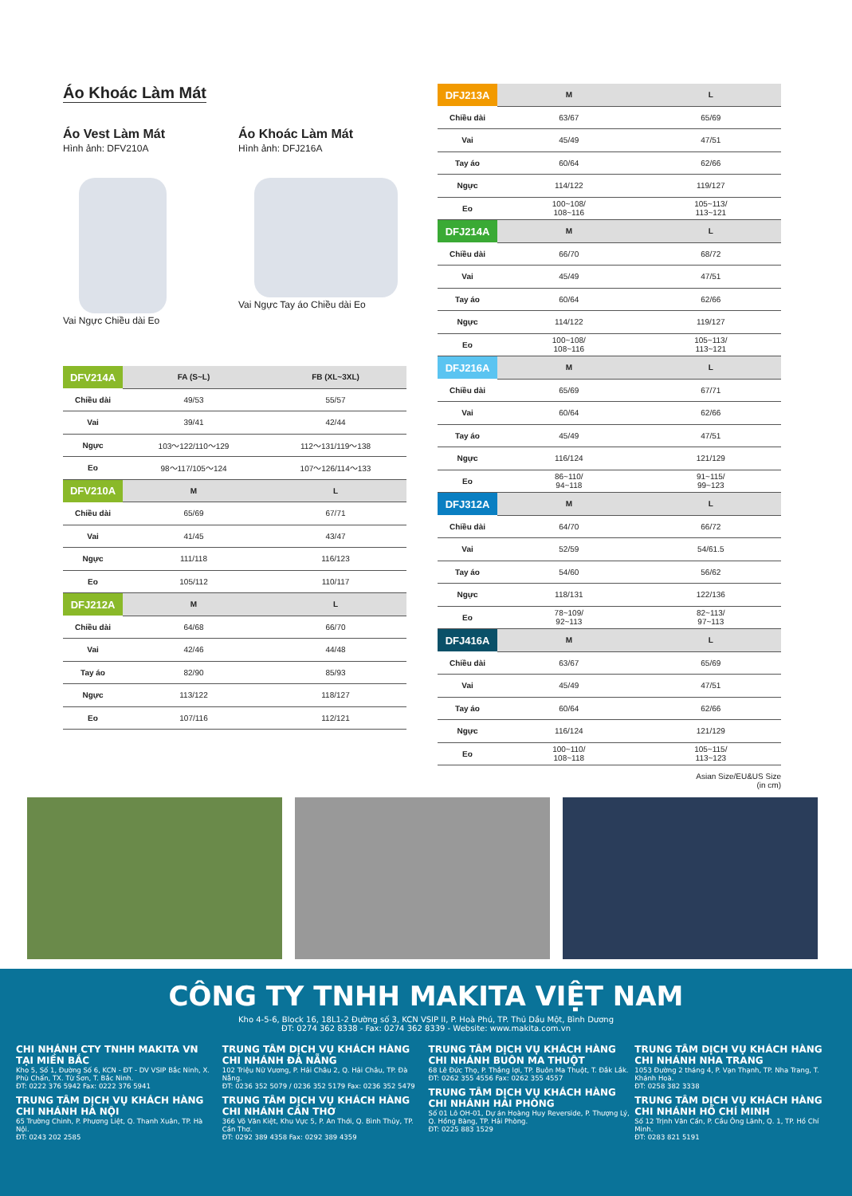Áo Khoác Làm Mát
Áo Vest Làm Mát
Hình ảnh: DFV210A
Vai Ngực Chiều dài Eo
Áo Khoác Làm Mát
Hình ảnh: DFJ216A
Vai Ngực Tay áo Chiều dài Eo
| DFV214A | FA (S~L) | FB (XL~3XL) |
| --- | --- | --- |
| Chiều dài | 49/53 | 55/57 |
| Vai | 39/41 | 42/44 |
| Ngực | 103～122/110～129 | 112～131/119～138 |
| Eo | 98～117/105～124 | 107～126/114～133 |
| DFV210A | M | L |
| Chiều dài | 65/69 | 67/71 |
| Vai | 41/45 | 43/47 |
| Ngực | 111/118 | 116/123 |
| Eo | 105/112 | 110/117 |
| DFJ212A | M | L |
| Chiều dài | 64/68 | 66/70 |
| Vai | 42/46 | 44/48 |
| Tay áo | 82/90 | 85/93 |
| Ngực | 113/122 | 118/127 |
| Eo | 107/116 | 112/121 |
| DFJ213A | M | L |
| --- | --- | --- |
| Chiều dài | 63/67 | 65/69 |
| Vai | 45/49 | 47/51 |
| Tay áo | 60/64 | 62/66 |
| Ngực | 114/122 | 119/127 |
| Eo | 100~108/ 108~116 | 105~113/ 113~121 |
| DFJ214A | M | L |
| Chiều dài | 66/70 | 68/72 |
| Vai | 45/49 | 47/51 |
| Tay áo | 60/64 | 62/66 |
| Ngực | 114/122 | 119/127 |
| Eo | 100~108/ 108~116 | 105~113/ 113~121 |
| DFJ216A | M | L |
| Chiều dài | 65/69 | 67/71 |
| Vai | 60/64 | 62/66 |
| Tay áo | 45/49 | 47/51 |
| Ngực | 116/124 | 121/129 |
| Eo | 86~110/ 94~118 | 91~115/ 99~123 |
| DFJ312A | M | L |
| Chiều dài | 64/70 | 66/72 |
| Vai | 52/59 | 54/61.5 |
| Tay áo | 54/60 | 56/62 |
| Ngực | 118/131 | 122/136 |
| Eo | 78~109/ 92~113 | 82~113/ 97~113 |
| DFJ416A | M | L |
| Chiều dài | 63/67 | 65/69 |
| Vai | 45/49 | 47/51 |
| Tay áo | 60/64 | 62/66 |
| Ngực | 116/124 | 121/129 |
| Eo | 100~110/ 108~118 | 105~115/ 113~123 |
Asian Size/EU&US Size
(in cm)
CÔNG TY TNHH MAKITA VIỆT NAM
Kho 4-5-6, Block 16, 18L1-2 Đường số 3, KCN VSIP II, P. Hoà Phú, TP. Thủ Dầu Một, Bình Dương
ĐT: 0274 362 8338 - Fax: 0274 362 8339 - Website: www.makita.com.vn
CHI NHÁNH CTY TNHH MAKITA VN TẠI MIỀN BẮC
Kho 5, Số 1, Đường Số 6, KCN - ĐT - DV VSIP Bắc Ninh, X. Phù Chẩn, TX. Từ Sơn, T. Bắc Ninh.
ĐT: 0222 376 5942 Fax: 0222 376 5941
TRUNG TÂM DỊCH VỤ KHÁCH HÀNG CHI NHÁNH HÀ NỘI
65 Trường Chinh, P. Phương Liệt, Q. Thanh Xuân, TP. Hà Nội.
ĐT: 0243 202 2585
TRUNG TÂM DỊCH VỤ KHÁCH HÀNG CHI NHÁNH ĐÀ NẴNG
102 Triệu Nữ Vương, P. Hải Châu 2, Q. Hải Châu, TP. Đà Nẵng.
ĐT: 0236 352 5079 / 0236 352 5179 Fax: 0236 352 5479
TRUNG TÂM DỊCH VỤ KHÁCH HÀNG CHI NHÁNH CẦN THƠ
366 Võ Văn Kiệt, Khu Vực 5, P. An Thới, Q. Bình Thủy, TP. Cần Thơ.
ĐT: 0292 389 4358 Fax: 0292 389 4359
TRUNG TÂM DỊCH VỤ KHÁCH HÀNG CHI NHÁNH BUÔN MA THUỘT
68 Lê Đức Thọ, P. Thắng lợi, TP. Buôn Ma Thuột, T. Đắk Lắk.
ĐT: 0262 355 4556 Fax: 0262 355 4557
TRUNG TÂM DỊCH VỤ KHÁCH HÀNG CHI NHÁNH HẢI PHÒNG
Số 01 Lô OH-01, Dự án Hoàng Huy Reverside, P. Thượng Lý, Q. Hồng Bàng, TP. Hải Phòng.
ĐT: 0225 883 1529
TRUNG TÂM DỊCH VỤ KHÁCH HÀNG CHI NHÁNH NHA TRANG
1053 Đường 2 tháng 4, P. Vạn Thạnh, TP. Nha Trang, T. Khánh Hoà.
ĐT: 0258 382 3338
TRUNG TÂM DỊCH VỤ KHÁCH HÀNG CHI NHÁNH HỒ CHÍ MINH
Số 12 Trịnh Văn Cấn, P. Cầu Ông Lãnh, Q. 1, TP. Hồ Chí Minh.
ĐT: 0283 821 5191